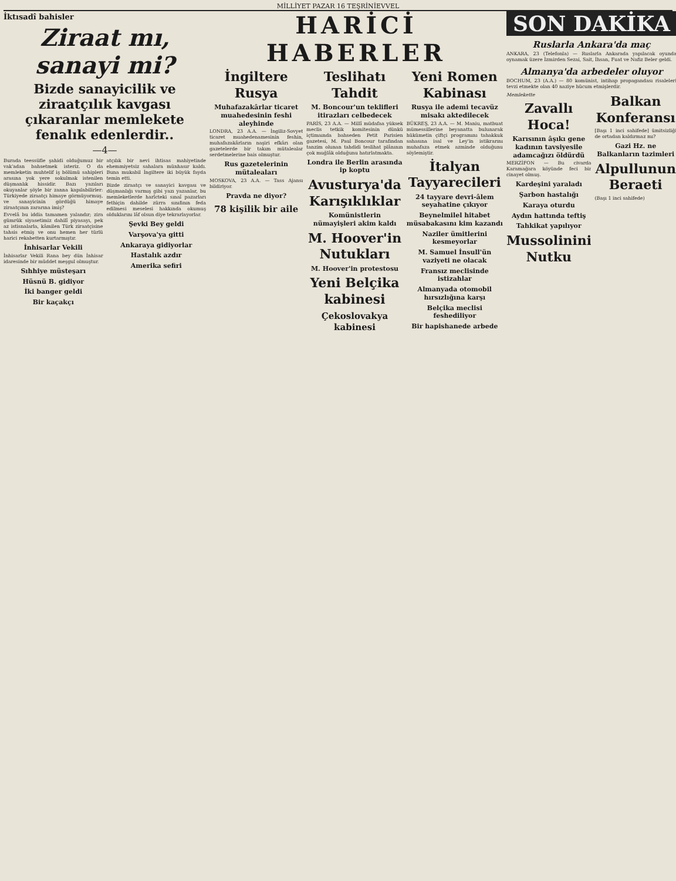MİLLİYET PAZAR 16 TEŞRİNİEVVEL
İktısadî bahisler
Ziraat mı, sanayi mi?
Bizde sanayicilik ve ziraatçılık kavgası çıkaranlar memlekete fenalık edenlerdir..
—4—
Burada teessüfle şahidi olduğumuz bir vak'adan bahsetmek isteriz. O da memleketin muhtelif iş bölümü sahipleri arasına yok yere sokulmak istenilen düşmanlık hissidir. Bazı yazıları okuyanlar şöyle bir zanna kapılabilirler: Türkiyede ziraatçı himaye görmüyormuş, ve sanayicinin gördüğü himaye ziraatçının zararına imiş?
Evvelâ bu iddia tamamen yalandır; zira gümrük siyasetimiz dahilî piyasayı, pek az istisnalarla, kâmilen Türk ziraatçisine tahsis etmiş ve onu hemen her türlü harici rekabetten kurtarmıştır.
İnhisarlar Vekili
İnhisarlar Vekili Rana bey dün İnhisar idaresinde bir müddet meşgul olmuştur.
Sıhhiye müsteşarı
Hüsnü B. gidiyor
İki banger geldi
Bir kaçakçı
atçılık bir nevi ihtisas mahiyetinde ehemmiyetsiz sahalara münhasır kaldı. Buna mukabil İngiltere iki büyük fayda temin etti.
Bizde ziraatçı ve sanayici kavgası ve düşmanlığı varmış gibi yazı yazanlar, bu memleketlerde harîcteki sınaî pazarları fethiçin dahilde zürra sınıfının feda edilmesi meselesi hakkında okumuş olduklarını lâf olsun diye tekrarlayorlar.
Şevki Bey geldi
Varşova'ya gitti
Ankaraya gidiyorlar
Hastalık azdır
Amerika sefiri
HARİCİ HABERLER
İngiltere Rusya
Muhafazakârlar ticaret muahedesinin feshi aleyhinde
LONDRA, 23 A.A. — İngiliz-Sovyet ticaret muahedenamesinin feshin, muhafazakârların naşiri efkârı olan gazetelerde bir takım mütalealar serdetmelerine bais olmuştur.
Rus gazetelerinin mütaleaları
MOSKOVA, 23 A.A. — Tass Ajansı bildiriyor.
Pravda ne diyor?
78 kişilik bir aile
Teslihatı Tahdit
M. Boncour'un teklifleri itirazları celbedecek
PARİS, 23 A.A. — Millî müdafaa yüksek meclis tetkik komitesinin dünkü içtimaında bahseden Petit Parisien gazetesi, M. Paul Boncour tarafından tanzim olunan tahdidi teslihat plânının çok muğlâk olduğunu hatırlatmakta.
Londra ile Berlin arasında ip koptu
Avusturya'da Karışıklıklar
Komünistlerin nümayişleri akim kaldı
M. Hoover'in Nutukları
M. Hoover'in protestosu
Yeni Belçika kabinesi
Çekoslovakya kabinesi
Yeni Romen Kabinası
Rusya ile ademi tecavüz misakı aktedilecek
BÜKREŞ, 23 A.A. — M. Maniu, matbuat mümessillerine beyanatta bulunarak hükümetin çiftçi programını tahakkuk sahasına isal ve Ley'in istikrarını muhafaza etmek azminde olduğunu söylemiştir.
İtalyan Tayyarecileri
24 tayyare devri-âlem seyahatine çıkıyor
Beynelmilel hitabet müsabakasını kim kazandı
Naziler ümitlerini kesmeyorlar
M. Samuel İnsull'ün vaziyeti ne olacak
Fransız meclisinde istizahlar
Almanyada otomobil hırsızlığına karşı
Belçika meclisi feshediliyor
Bir hapishanede arbede
SON DAKİKA
Ruslarla Ankara'da maç
ANKARA, 23 (Telefonla) — Ruslarla Ankarada yapılacak oyunda oynamak üzere İzmirden Sezai, Sait, İhsan, Fuat ve Nafiz Beler geldi.
Almanya'da arbedeler oluyor
BOCHUM, 23 (A.A.) — 80 komünist, intihap propagandası risaleleri tevzi etmekte olan 40 naziye hücum etmişlerdir.
Memlekette
Zavallı Hoca!
Karısının âşıkı gene kadının tavsiyesile adamcağızı öldürdü
MERZİFON — Bu civarda Karamağara köyünde feci bir cinayet olmuş.
Kardeşini yaraladı
Şarbon hastalığı
Karaya oturdu
Aydın hattında teftiş
Tahkikat yapılıyor
Mussolininin Nutku
Balkan Konferansı
[Başı 1 inci sahifede] ümitsizliği de ortadan kaldırmaz mı?
Gazi Hz. ne Balkanların tazimleri
Alpullunun Beraeti
(Başı 1 inci sahifede)